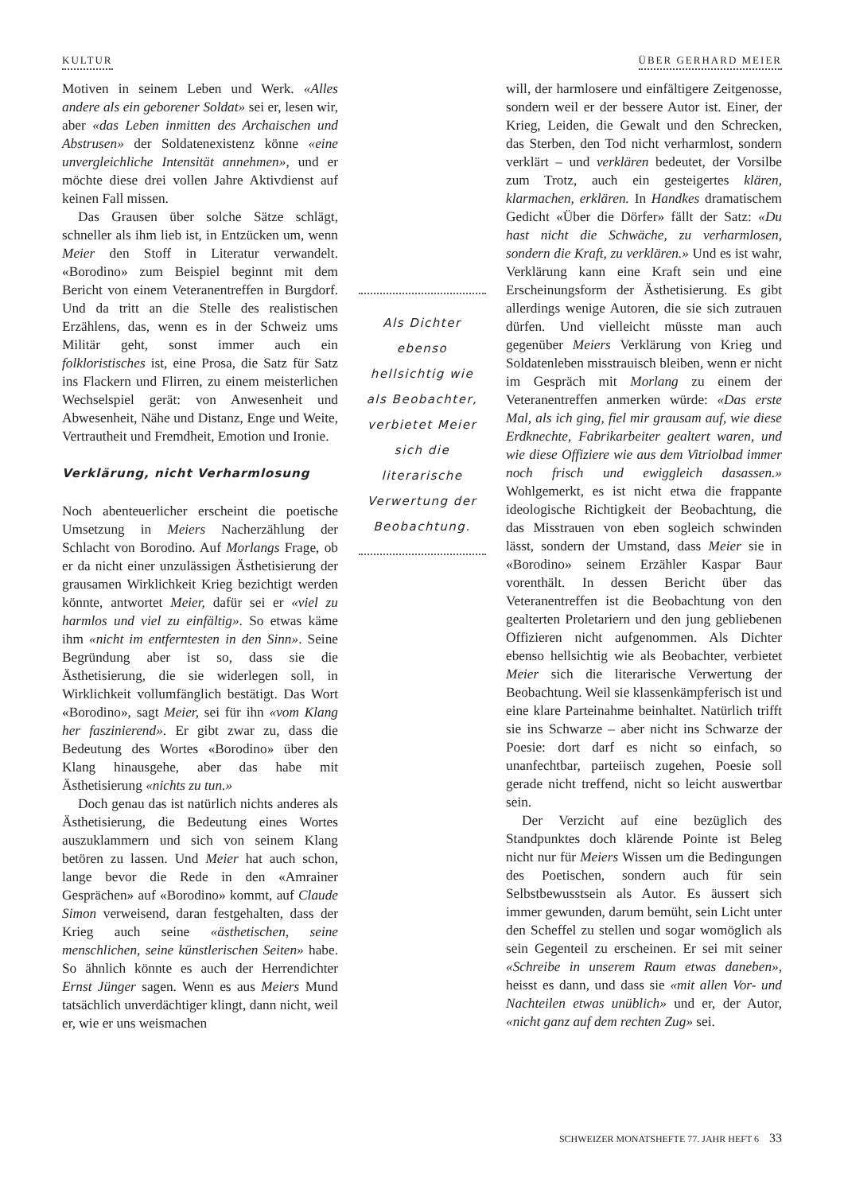KULTUR ÜBER GERHARD MEIER
Motiven in seinem Leben und Werk. «Alles andere als ein geborener Soldat» sei er, lesen wir, aber «das Leben inmitten des Archaischen und Abstrusen» der Soldatenexistenz könne «eine unvergleichliche Intensität annehmen», und er möchte diese drei vollen Jahre Aktivdienst auf keinen Fall missen.
Das Grausen über solche Sätze schlägt, schneller als ihm lieb ist, in Entzücken um, wenn Meier den Stoff in Literatur verwandelt. «Borodino» zum Beispiel beginnt mit dem Bericht von einem Veteranentreffen in Burgdorf. Und da tritt an die Stelle des realistischen Erzählens, das, wenn es in der Schweiz ums Militär geht, sonst immer auch ein folkloristisches ist, eine Prosa, die Satz für Satz ins Flackern und Flirren, zu einem meisterlichen Wechselspiel gerät: von Anwesenheit und Abwesenheit, Nähe und Distanz, Enge und Weite, Vertrautheit und Fremdheit, Emotion und Ironie.
Verklärung, nicht Verharmlosung
Noch abenteuerlicher erscheint die poetische Umsetzung in Meiers Nacherzählung der Schlacht von Borodino. Auf Morlangs Frage, ob er da nicht einer unzulässigen Ästhetisierung der grausamen Wirklichkeit Krieg bezichtigt werden könnte, antwortet Meier, dafür sei er «viel zu harmlos und viel zu einfältig». So etwas käme ihm «nicht im entferntesten in den Sinn». Seine Begründung aber ist so, dass sie die Ästhetisierung, die sie widerlegen soll, in Wirklichkeit vollumfänglich bestätigt. Das Wort «Borodino», sagt Meier, sei für ihn «vom Klang her faszinierend». Er gibt zwar zu, dass die Bedeutung des Wortes «Borodino» über den Klang hinausgehe, aber das habe mit Ästhetisierung «nichts zu tun.»
Doch genau das ist natürlich nichts anderes als Ästhetisierung, die Bedeutung eines Wortes auszuklammern und sich von seinem Klang betören zu lassen. Und Meier hat auch schon, lange bevor die Rede in den «Amrainer Gesprächen» auf «Borodino» kommt, auf Claude Simon verweisend, daran festgehalten, dass der Krieg auch seine «ästhetischen, seine menschlichen, seine künstlerischen Seiten» habe. So ähnlich könnte es auch der Herrendichter Ernst Jünger sagen. Wenn es aus Meiers Mund tatsächlich unverdächtiger klingt, dann nicht, weil er, wie er uns weismachen
Als Dichter ebenso hellsichtig wie als Beobachter, verbietet Meier sich die literarische Verwertung der Beobachtung.
will, der harmlosere und einfältigere Zeitgenosse, sondern weil er der bessere Autor ist. Einer, der Krieg, Leiden, die Gewalt und den Schrecken, das Sterben, den Tod nicht verharmlost, sondern verklärt – und verklären bedeutet, der Vorsilbe zum Trotz, auch ein gesteigertes klären, klarmachen, erklären. In Handkes dramatischem Gedicht «Über die Dörfer» fällt der Satz: «Du hast nicht die Schwäche, zu verharmlosen, sondern die Kraft, zu verklären.» Und es ist wahr, Verklärung kann eine Kraft sein und eine Erscheinungsform der Ästhetisierung. Es gibt allerdings wenige Autoren, die sie sich zutrauen dürfen. Und vielleicht müsste man auch gegenüber Meiers Verklärung von Krieg und Soldatenleben misstrauisch bleiben, wenn er nicht im Gespräch mit Morlang zu einem der Veteranentreffen anmerken würde: «Das erste Mal, als ich ging, fiel mir grausam auf, wie diese Erdknechte, Fabrikarbeiter gealtert waren, und wie diese Offiziere wie aus dem Vitriolbad immer noch frisch und ewiggleich dasassen.» Wohlgemerkt, es ist nicht etwa die frappante ideologische Richtigkeit der Beobachtung, die das Misstrauen von eben sogleich schwinden lässt, sondern der Umstand, dass Meier sie in «Borodino» seinem Erzähler Kaspar Baur vorenthält. In dessen Bericht über das Veteranentreffen ist die Beobachtung von den gealterten Proletariern und den jung gebliebenen Offizieren nicht aufgenommen. Als Dichter ebenso hellsichtig wie als Beobachter, verbietet Meier sich die literarische Verwertung der Beobachtung. Weil sie klassenkämpferisch ist und eine klare Parteinahme beinhaltet. Natürlich trifft sie ins Schwarze – aber nicht ins Schwarze der Poesie: dort darf es nicht so einfach, so unanfechtbar, parteiisch zugehen, Poesie soll gerade nicht treffend, nicht so leicht auswertbar sein.
Der Verzicht auf eine bezüglich des Standpunktes doch klärende Pointe ist Beleg nicht nur für Meiers Wissen um die Bedingungen des Poetischen, sondern auch für sein Selbstbewusstsein als Autor. Es äussert sich immer gewunden, darum bemüht, sein Licht unter den Scheffel zu stellen und sogar womöglich als sein Gegenteil zu erscheinen. Er sei mit seiner «Schreibe in unserem Raum etwas daneben», heisst es dann, und dass sie «mit allen Vor- und Nachteilen etwas unüblich» und er, der Autor, «nicht ganz auf dem rechten Zug» sei.
SCHWEIZER MONATSHEFTE 77. JAHR HEFT 6 33